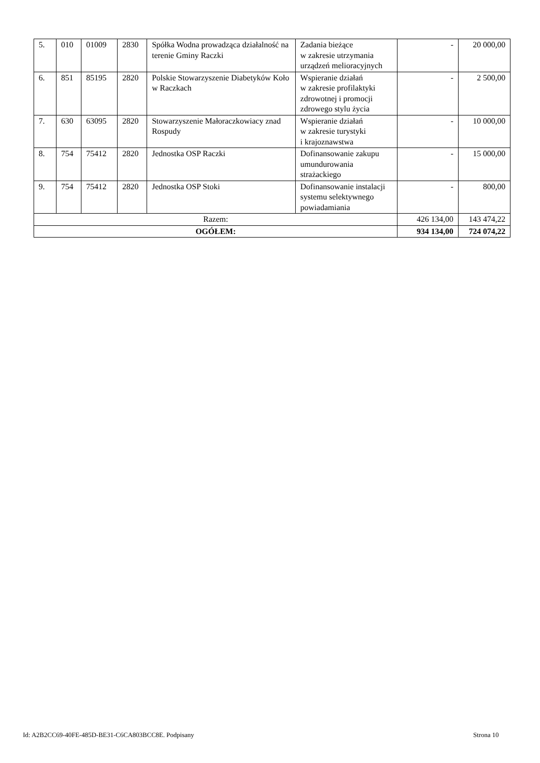| 5. | 010 | 01009 | 2830 | Spółka Wodna prowadząca działalność na terenie Gminy Raczki | Zadania bieżące w zakresie utrzymania urządzeń melioracyjnych | - | 20 000,00 |
| 6. | 851 | 85195 | 2820 | Polskie Stowarzyszenie Diabetyków Koło w Raczkach | Wspieranie działań w zakresie profilaktyki zdrowotnej i promocji zdrowego stylu życia | - | 2 500,00 |
| 7. | 630 | 63095 | 2820 | Stowarzyszenie Małoraczkowiacy znad Rospudy | Wspieranie działań w zakresie turystyki i krajoznawstwa | - | 10 000,00 |
| 8. | 754 | 75412 | 2820 | Jednostka OSP Raczki | Dofinansowanie zakupu umundurowania strażackiego | - | 15 000,00 |
| 9. | 754 | 75412 | 2820 | Jednostka OSP Stoki | Dofinansowanie instalacji systemu selektywnego powiadamiania | - | 800,00 |
| Razem: | | | | | | 426 134,00 | 143 474,22 |
| OGÓŁEM: | | | | | | 934 134,00 | 724 074,22 |
Id: A2B2CC69-40FE-485D-BE31-C6CA803BCC8E. Podpisany Strona 10